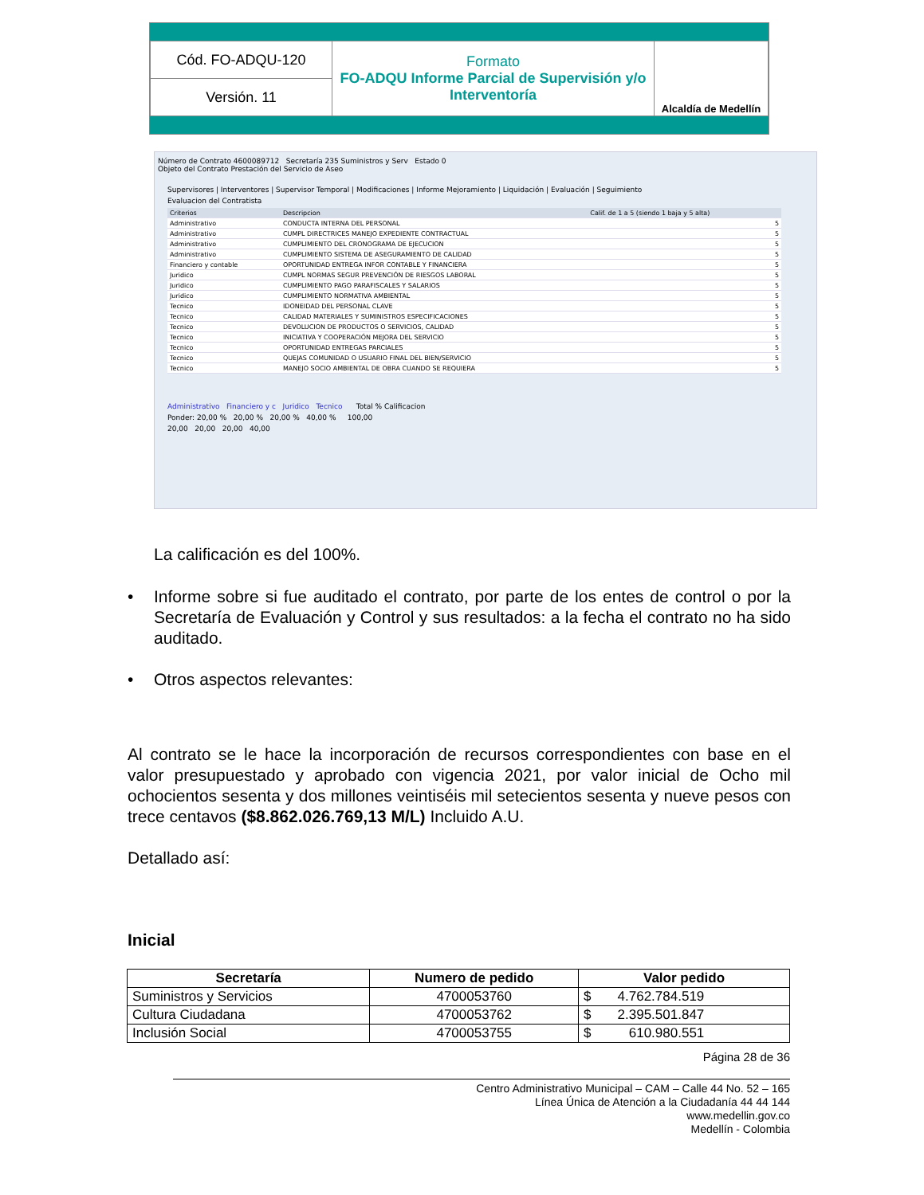| Cód. FO-ADQU-120 | Formato FO-ADQU Informe Parcial de Supervisión y/o Interventoría | Alcaldía de Medellín |
| Versión. 11 | | |
Número de Contrato 4600089712 Secretaría 235 Suministros y Serv Estado 0
Objeto del Contrato Prestación del Servicio de Aseo
Supervisores | Interventores | Supervisor Temporal | Modificaciones | Informe Mejoramiento | Liquidación | Evaluación | Seguimiento
Evaluacion del Contratista
| Criterios | Descripcion | Calif. de 1 a 5 (siendo 1 baja y 5 alta) |
| --- | --- | --- |
| Administrativo | CONDUCTA INTERNA DEL PERSONAL | 5 |
| Administrativo | CUMPL DIRECTRICES MANEJO EXPEDIENTE CONTRACTUAL | 5 |
| Administrativo | CUMPLIMIENTO DEL CRONOGRAMA DE EJECUCION | 5 |
| Administrativo | CUMPLIMIENTO SISTEMA DE ASEGURAMIENTO DE CALIDAD | 5 |
| Financiero y contable | OPORTUNIDAD ENTREGA INFOR CONTABLE Y FINANCIERA | 5 |
| Juridico | CUMPL NORMAS SEGUR PREVENCIÓN DE RIESGOS LABORAL | 5 |
| Juridico | CUMPLIMIENTO PAGO PARAFISCALES Y SALARIOS | 5 |
| Juridico | CUMPLIMIENTO NORMATIVA AMBIENTAL | 5 |
| Tecnico | IDONEIDAD DEL PERSONAL CLAVE | 5 |
| Tecnico | CALIDAD MATERIALES Y SUMINISTROS ESPECIFICACIONES | 5 |
| Tecnico | DEVOLUCION DE PRODUCTOS O SERVICIOS, CALIDAD | 5 |
| Tecnico | INICIATIVA Y COOPERACIÓN MEJORA DEL SERVICIO | 5 |
| Tecnico | OPORTUNIDAD ENTREGAS PARCIALES | 5 |
| Tecnico | QUEJAS COMUNIDAD O USUARIO FINAL DEL BIEN/SERVICIO | 5 |
| Tecnico | MANEJO SOCIO AMBIENTAL DE OBRA CUANDO SE REQUIERA | 5 |
Administrativo Financiero y c Juridico Tecnico Total % Calificacion
Ponder: 20,00 % 20,00 % 20,00 % 40,00 % 100,00
20,00 20,00 20,00 40,00
La calificación es del 100%.
• Informe sobre si fue auditado el contrato, por parte de los entes de control o por la Secretaría de Evaluación y Control y sus resultados: a la fecha el contrato no ha sido auditado.
• Otros aspectos relevantes:
Al contrato se le hace la incorporación de recursos correspondientes con base en el valor presupuestado y aprobado con vigencia 2021, por valor inicial de Ocho mil ochocientos sesenta y dos millones veintiséis mil setecientos sesenta y nueve pesos con trece centavos ($8.862.026.769,13 M/L) Incluido A.U.
Detallado así:
Inicial
| Secretaría | Numero de pedido | Valor pedido |
| --- | --- | --- |
| Suministros y Servicios | 4700053760 | $ 4.762.784.519 |
| Cultura Ciudadana | 4700053762 | $ 2.395.501.847 |
| Inclusión Social | 4700053755 | $ 610.980.551 |
Página 28 de 36
Centro Administrativo Municipal – CAM – Calle 44 No. 52 – 165
Línea Única de Atención a la Ciudadanía 44 44 144
www.medellin.gov.co
Medellín - Colombia